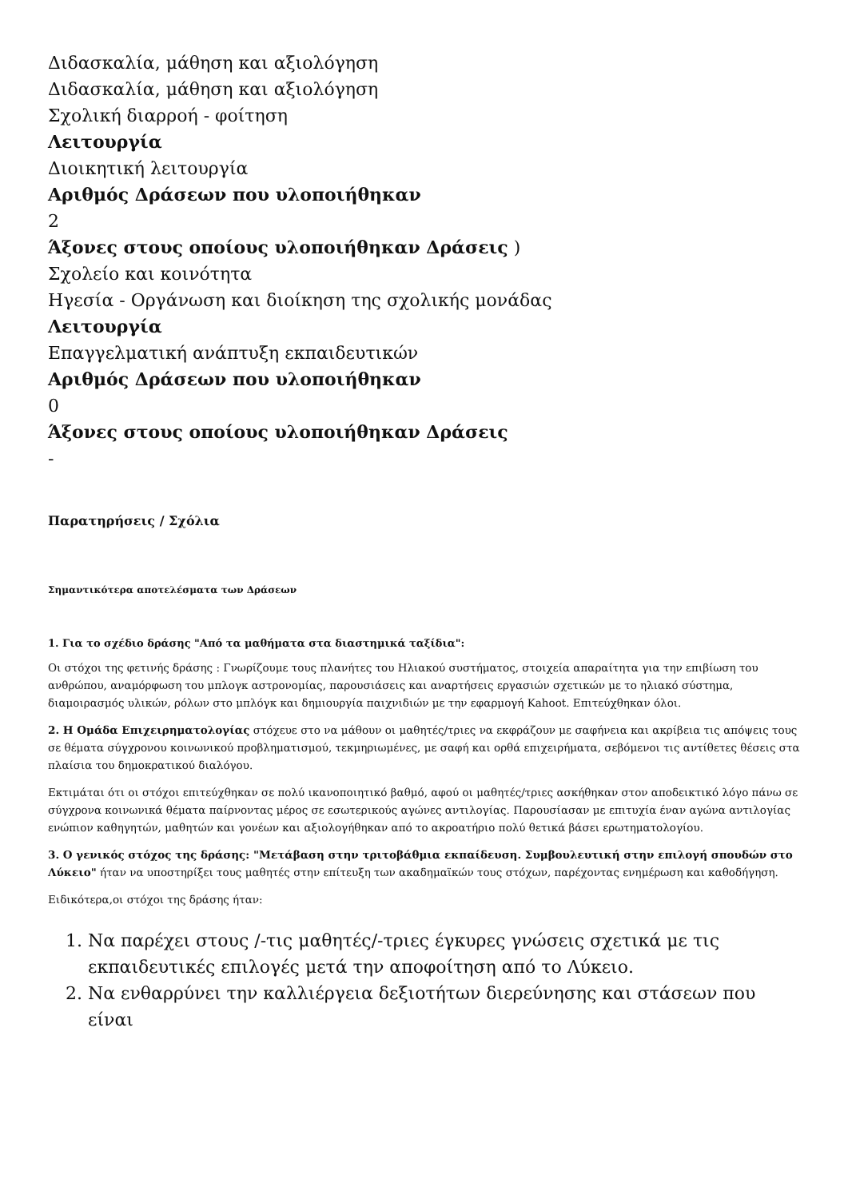Διδασκαλία, μάθηση και αξιολόγηση
Διδασκαλία, μάθηση και αξιολόγηση
Σχολική διαρροή - φοίτηση
Λειτουργία
Διοικητική λειτουργία
Αριθμός Δράσεων που υλοποιήθηκαν
2
Άξονες στους οποίους υλοποιήθηκαν Δράσεις )
Σχολείο και κοινότητα
Ηγεσία - Οργάνωση και διοίκηση της σχολικής μονάδας
Λειτουργία
Επαγγελματική ανάπτυξη εκπαιδευτικών
Αριθμός Δράσεων που υλοποιήθηκαν
0
Άξονες στους οποίους υλοποιήθηκαν Δράσεις
-
Παρατηρήσεις / Σχόλια
Σημαντικότερα αποτελέσματα των Δράσεων
1. Για το σχέδιο δράσης "Από τα μαθήματα στα διαστημικά ταξίδια":
Οι στόχοι της φετινής δράσης : Γνωρίζουμε τους πλανήτες του Ηλιακού συστήματος, στοιχεία απαραίτητα για την επιβίωση του ανθρώπου, αναμόρφωση του μπλογκ αστρονομίας, παρουσιάσεις και αναρτήσεις εργασιών σχετικών με το ηλιακό σύστημα, διαμοιρασμός υλικών, ρόλων στο μπλόγκ και δημιουργία παιχνιδιών με την εφαρμογή Kahoot. Επιτεύχθηκαν όλοι.
2. Η Ομάδα Επιχειρηματολογίας στόχευε στο να μάθουν οι μαθητές/τριες να εκφράζουν με σαφήνεια και ακρίβεια τις απόψεις τους σε θέματα σύγχρονου κοινωνικού προβληματισμού, τεκμηριωμένες, με σαφή και ορθά επιχειρήματα, σεβόμενοι τις αντίθετες θέσεις στα πλαίσια του δημοκρατικού διαλόγου.
Εκτιμάται ότι οι στόχοι επιτεύχθηκαν σε πολύ ικανοποιητικό βαθμό, αφού οι μαθητές/τριες ασκήθηκαν στον αποδεικτικό λόγο πάνω σε σύγχρονα κοινωνικά θέματα παίρνοντας μέρος σε εσωτερικούς αγώνες αντιλογίας. Παρουσίασαν με επιτυχία έναν αγώνα αντιλογίας ενώπιον καθηγητών, μαθητών και γονέων και αξιολογήθηκαν από το ακροατήριο πολύ θετικά βάσει ερωτηματολογίου.
3. Ο γενικός στόχος της δράσης: "Μετάβαση στην τριτοβάθμια εκπαίδευση. Συμβουλευτική στην επιλογή σπουδών στο Λύκειο" ήταν να υποστηρίξει τους μαθητές στην επίτευξη των ακαδημαϊκών τους στόχων, παρέχοντας ενημέρωση και καθοδήγηση.
Ειδικότερα,οι στόχοι της δράσης ήταν:
1. Να παρέχει στους /-τις μαθητές/-τριες έγκυρες γνώσεις σχετικά με τις εκπαιδευτικές επιλογές μετά την αποφοίτηση από το Λύκειο.
2. Να ενθαρρύνει την καλλιέργεια δεξιοτήτων διερεύνησης και στάσεων που είναι